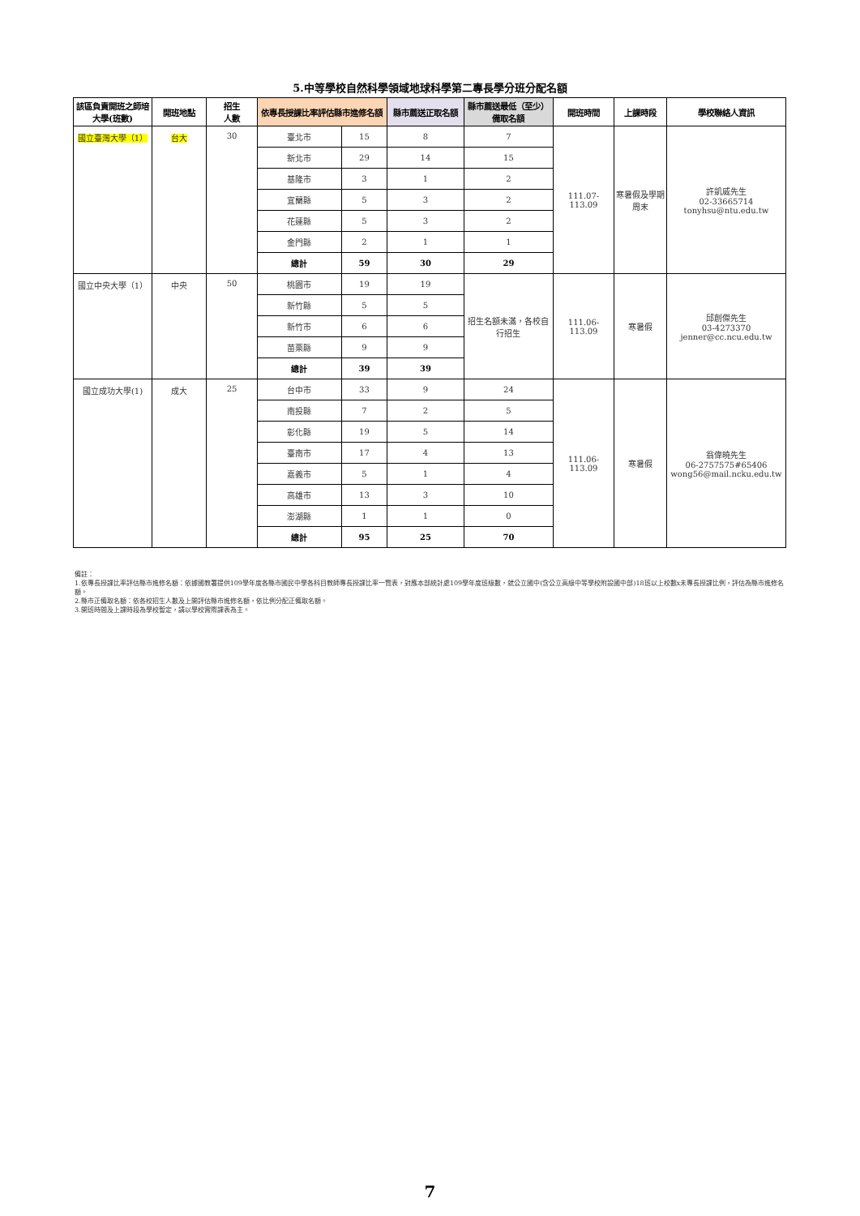5.中等學校自然科學領域地球科學第二專長學分班分配名額
| 該區負責開班之師培大學(班數) | 開班地點 | 招生 人數 | 依專長授課比率評估縣市進修名額 | | 縣市薦送正取名額 | 縣市薦送最低（至少）備取名額 | 開班時間 | 上課時段 | 學校聯絡人資訊 |
| --- | --- | --- | --- | --- | --- | --- | --- | --- | --- |
| 國立臺灣大學（1） | 台大 | 30 | 臺北市 | 15 | 8 | 7 | 111.07-113.09 | 寒暑假及學期周末 | 許凱威先生 02-33665714 tonyhsu@ntu.edu.tw |
| | | | 新北市 | 29 | 14 | 15 | | | |
| | | | 基隆市 | 3 | 1 | 2 | | | |
| | | | 宜蘭縣 | 5 | 3 | 2 | | | |
| | | | 花蓮縣 | 5 | 3 | 2 | | | |
| | | | 金門縣 | 2 | 1 | 1 | | | |
| | | | 總計 | 59 | 30 | 29 | | | |
| 國立中央大學（1） | 中央 | 50 | 桃園市 | 19 | 19 | 招生名額未滿，各校自行招生 | 111.06-113.09 | 寒暑假 | 邱創傑先生 03-4273370 jenner@cc.ncu.edu.tw |
| | | | 新竹縣 | 5 | 5 | | | | |
| | | | 新竹市 | 6 | 6 | | | | |
| | | | 苗栗縣 | 9 | 9 | | | | |
| | | | 總計 | 39 | 39 | | | | |
| 國立成功大學(1) | 成大 | 25 | 台中市 | 33 | 9 | 24 | 111.06-113.09 | 寒暑假 | 翁偉曉先生 06-2757575#65406 wong56@mail.ncku.edu.tw |
| | | | 南投縣 | 7 | 2 | 5 | | | |
| | | | 彰化縣 | 19 | 5 | 14 | | | |
| | | | 臺南市 | 17 | 4 | 13 | | | |
| | | | 嘉義市 | 5 | 1 | 4 | | | |
| | | | 高雄市 | 13 | 3 | 10 | | | |
| | | | 澎湖縣 | 1 | 1 | 0 | | | |
| | | | 總計 | 95 | 25 | 70 | | | |
備註：
1.依專長授課比率評估縣市進修名額：依據國教署提供109學年度各縣市國民中學各科目教師專長授課比率一覽表，對應本部統計處109學年度班級數，就公立國中(含公立高級中等學校附設國中部)18班以上校數x未專長授課比例，評估為縣市進修名額。
2.縣市正備取名額：依各校招生人數及上開評估縣市進修名額，依比例分配正備取名額。
3.開班時間及上課時段為學校暫定，請以學校實際課表為主。
7